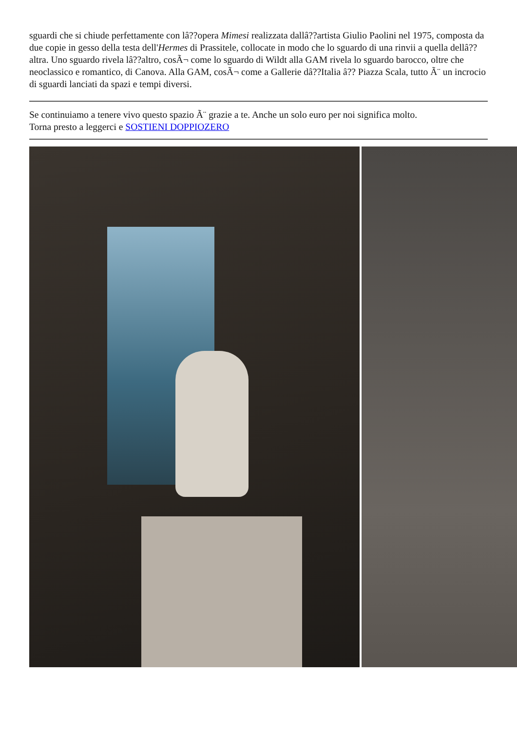sguardi che si chiude perfettamente con lâ??opera Mimesi realizzata dallâ??artista Giulio Paolini nel 1975, composta da due copie in gesso della testa dell'Hermes di Prassitele, collocate in modo che lo sguardo di una rinvii a quella dellâ??altra. Uno sguardo rivela lâ??altro, cosÃ¬ come lo sguardo di Wildt alla GAM rivela lo sguardo barocco, oltre che neoclassico e romantico, di Canova. Alla GAM, cosÃ¬ come a Gallerie dâ??Italia â?? Piazza Scala, tutto Ã¨ un incrocio di sguardi lanciati da spazi e tempi diversi.
Se continuiamo a tenere vivo questo spazio Ã¨ grazie a te. Anche un solo euro per noi significa molto.
Torna presto a leggerci e SOSTIENI DOPPIOZERO